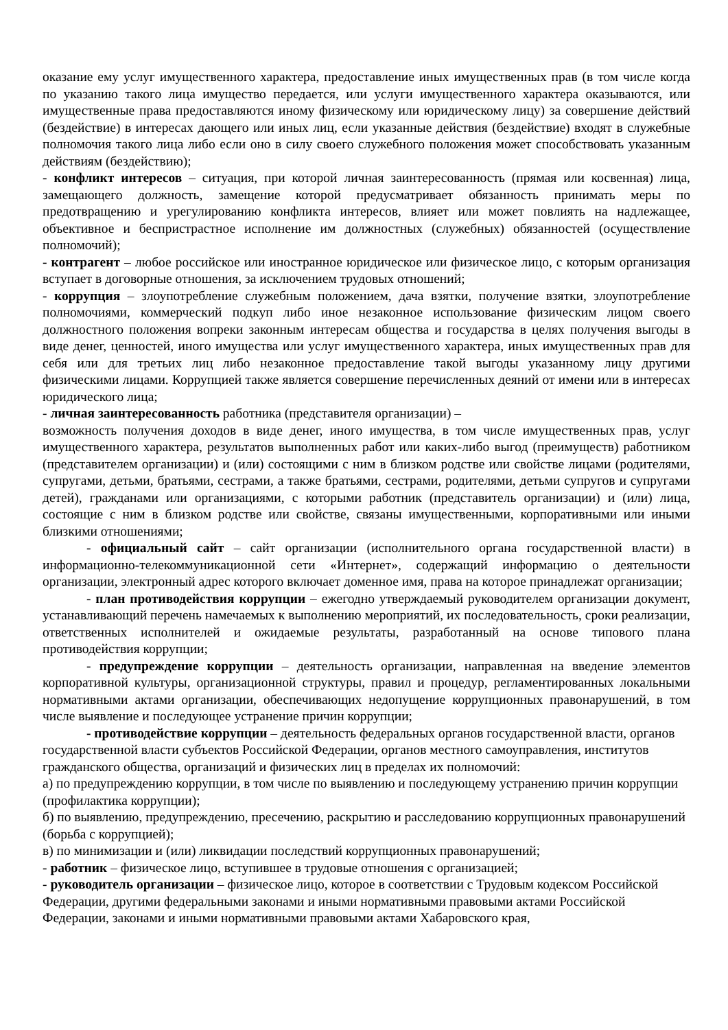оказание ему услуг имущественного характера, предоставление иных имущественных прав (в том числе когда по указанию такого лица имущество передается, или услуги имущественного характера оказываются, или имущественные права предоставляются иному физическому или юридическому лицу) за совершение действий (бездействие) в интересах дающего или иных лиц, если указанные действия (бездействие) входят в служебные полномочия такого лица либо если оно в силу своего служебного положения может способствовать указанным действиям (бездействию);
- конфликт интересов – ситуация, при которой личная заинтересованность (прямая или косвенная) лица, замещающего должность, замещение которой предусматривает обязанность принимать меры по предотвращению и урегулированию конфликта интересов, влияет или может повлиять на надлежащее, объективное и беспристрастное исполнение им должностных (служебных) обязанностей (осуществление полномочий);
- контрагент – любое российское или иностранное юридическое или физическое лицо, с которым организация вступает в договорные отношения, за исключением трудовых отношений;
- коррупция – злоупотребление служебным положением, дача взятки, получение взятки, злоупотребление полномочиями, коммерческий подкуп либо иное незаконное использование физическим лицом своего должностного положения вопреки законным интересам общества и государства в целях получения выгоды в виде денег, ценностей, иного имущества или услуг имущественного характера, иных имущественных прав для себя или для третьих лиц либо незаконное предоставление такой выгоды указанному лицу другими физическими лицами. Коррупцией также является совершение перечисленных деяний от имени или в интересах юридического лица;
- личная заинтересованность работника (представителя организации) –
возможность получения доходов в виде денег, иного имущества, в том числе имущественных прав, услуг имущественного характера, результатов выполненных работ или каких-либо выгод (преимуществ) работником (представителем организации) и (или) состоящими с ним в близком родстве или свойстве лицами (родителями, супругами, детьми, братьями, сестрами, а также братьями, сестрами, родителями, детьми супругов и супругами детей), гражданами или организациями, с которыми работник (представитель организации) и (или) лица, состоящие с ним в близком родстве или свойстве, связаны имущественными, корпоративными или иными близкими отношениями;
- официальный сайт – сайт организации (исполнительного органа государственной власти) в информационно-телекоммуникационной сети «Интернет», содержащий информацию о деятельности организации, электронный адрес которого включает доменное имя, права на которое принадлежат организации;
- план противодействия коррупции – ежегодно утверждаемый руководителем организации документ, устанавливающий перечень намечаемых к выполнению мероприятий, их последовательность, сроки реализации, ответственных исполнителей и ожидаемые результаты, разработанный на основе типового плана противодействия коррупции;
- предупреждение коррупции – деятельность организации, направленная на введение элементов корпоративной культуры, организационной структуры, правил и процедур, регламентированных локальными нормативными актами организации, обеспечивающих недопущение коррупционных правонарушений, в том числе выявление и последующее устранение причин коррупции;
- противодействие коррупции – деятельность федеральных органов государственной власти, органов государственной власти субъектов Российской Федерации, органов местного самоуправления, институтов гражданского общества, организаций и физических лиц в пределах их полномочий:
а) по предупреждению коррупции, в том числе по выявлению и последующему устранению причин коррупции (профилактика коррупции);
б) по выявлению, предупреждению, пресечению, раскрытию и расследованию коррупционных правонарушений (борьба с коррупцией);
в) по минимизации и (или) ликвидации последствий коррупционных правонарушений;
- работник – физическое лицо, вступившее в трудовые отношения с организацией;
- руководитель организации – физическое лицо, которое в соответствии с Трудовым кодексом Российской Федерации, другими федеральными законами и иными нормативными правовыми актами Российской Федерации, законами и иными нормативными правовыми актами Хабаровского края,